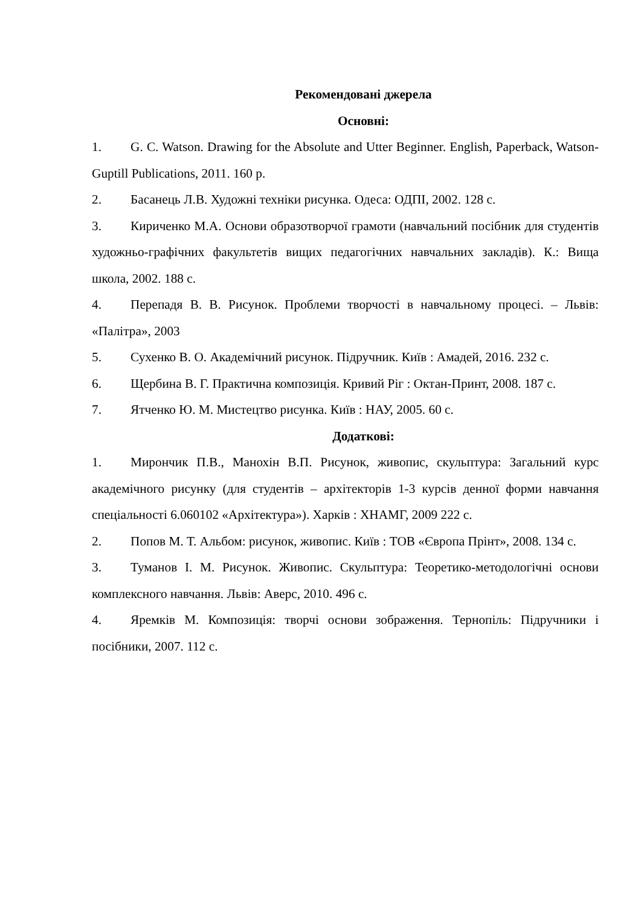Рекомендовані джерела
Основні:
1. G. C. Watson. Drawing for the Absolute and Utter Beginner. English, Paperback, Watson-Guptill Publications, 2011. 160 p.
2. Басанець Л.В. Художні техніки рисунка. Одеса: ОДПІ, 2002. 128 с.
3. Кириченко М.А. Основи образотворчої грамоти (навчальний посібник для студентів художньо-графічних факультетів вищих педагогічних навчальних закладів). К.: Вища школа, 2002. 188 с.
4. Перепадя В. В. Рисунок. Проблеми творчості в навчальному процесі. – Львів: «Палітра», 2003
5. Сухенко В. О. Академічний рисунок. Підручник. Київ : Амадей, 2016. 232 с.
6. Щербина В. Г. Практична композиція. Кривий Ріг : Октан-Принт, 2008. 187 с.
7. Ятченко Ю. М. Мистецтво рисунка. Київ : НАУ, 2005. 60 с.
Додаткові:
1. Мирончик П.В., Манохін В.П. Рисунок, живопис, скульптура: Загальний курс академічного рисунку (для студентів – архітекторів 1-3 курсів денної форми навчання спеціальності 6.060102 «Архітектура»). Харків : ХНАМГ, 2009 222 с.
2. Попов М. Т. Альбом: рисунок, живопис. Київ : ТОВ «Європа Прінт», 2008. 134 с.
3. Туманов І. М. Рисунок. Живопис. Скульптура: Теоретико-методологічні основи комплексного навчання. Львів: Аверс, 2010. 496 с.
4. Яремків М. Композиція: творчі основи зображення. Тернопіль: Підручники і посібники, 2007. 112 с.